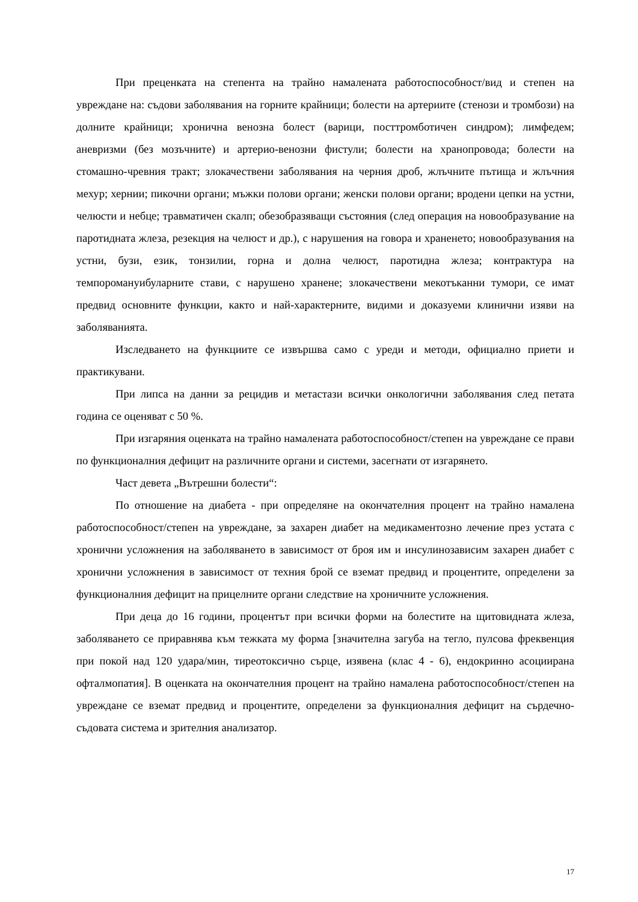При преценката на степента на трайно намалената работоспособност/вид и степен на увреждане на: съдови заболявания на горните крайници; болести на артериите (стенози и тромбози) на долните крайници; хронична венозна болест (варици, посттромботичен синдром); лимфедем; аневризми (без мозъчните) и артерио-венозни фистули; болести на хранопровода; болести на стомашно-чревния тракт; злокачествени заболявания на черния дроб, жлъчните пътища и жлъчния мехур; хернии; пикочни органи; мъжки полови органи; женски полови органи; вродени цепки на устни, челюсти и небце; травматичен скалп; обезобразяващи състояния (след операция на новообразувание на паротидната жлеза, резекция на челюст и др.), с нарушения на говора и храненето; новообразувания на устни, бузи, език, тонзилии, горна и долна челюст, паротидна жлеза; контрактура на темпоромануибуларните стави, с нарушено хранене; злокачествени мекотъканни тумори, се имат предвид основните функции, както и най-характерните, видими и доказуеми клинични изяви на заболяванията.
Изследването на функциите се извършва само с уреди и методи, официално приети и практикувани.
При липса на данни за рецидив и метастази всички онкологични заболявания след петата година се оценяват с 50 %.
При изгаряния оценката на трайно намалената работоспособност/степен на увреждане се прави по функционалния дефицит на различните органи и системи, засегнати от изгарянето.
Част девета „Вътрешни болести“:
По отношение на диабета - при определяне на окончателния процент на трайно намалена работоспособност/степен на увреждане, за захарен диабет на медикаментозно лечение през устата с хронични усложнения на заболяването в зависимост от броя им и инсулинозависим захарен диабет с хронични усложнения в зависимост от техния брой се вземат предвид и процентите, определени за функционалния дефицит на прицелните органи следствие на хроничните усложнения.
При деца до 16 години, процентът при всички форми на болестите на щитовидната жлеза, заболяването се приравнява към тежката му форма [значителна загуба на тегло, пулсова фреквенция при покой над 120 удара/мин, тиреотоксично сърце, изявена (клас 4 - 6), ендокринно асоциирана офталмопатия]. В оценката на окончателния процент на трайно намалена работоспособност/степен на увреждане се вземат предвид и процентите, определени за функционалния дефицит на сърдечно-съдовата система и зрителния анализатор.
17